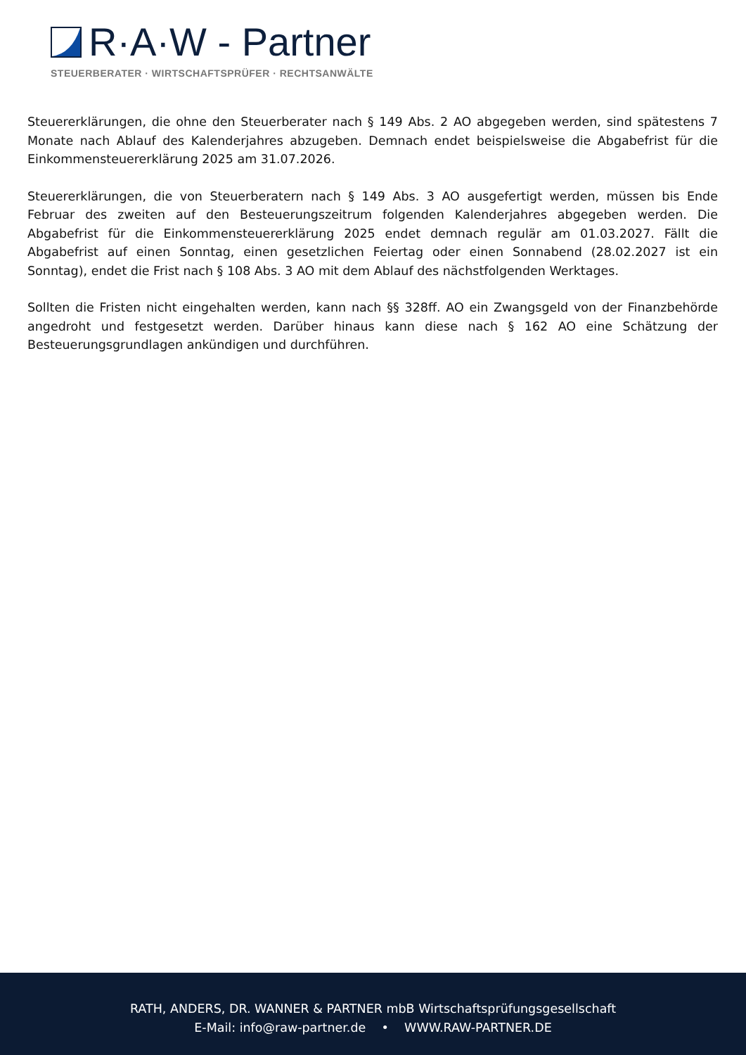R·A·W - Partner
STEUERBERATER · WIRTSCHAFTSPRÜFER · RECHTSANWÄLTE
Steuererklärungen, die ohne den Steuerberater nach § 149 Abs. 2 AO abgegeben werden, sind spätestens 7 Monate nach Ablauf des Kalenderjahres abzugeben. Demnach endet beispielsweise die Abgabefrist für die Einkommensteuererklärung 2025 am 31.07.2026.
Steuererklärungen, die von Steuerberatern nach § 149 Abs. 3 AO ausgefertigt werden, müssen bis Ende Februar des zweiten auf den Besteuerungszeitrum folgenden Kalenderjahres abgegeben werden. Die Abgabefrist für die Einkommensteuererklärung 2025 endet demnach regulär am 01.03.2027. Fällt die Abgabefrist auf einen Sonntag, einen gesetzlichen Feiertag oder einen Sonnabend (28.02.2027 ist ein Sonntag), endet die Frist nach § 108 Abs. 3 AO mit dem Ablauf des nächstfolgenden Werktages.
Sollten die Fristen nicht eingehalten werden, kann nach §§ 328ff. AO ein Zwangsgeld von der Finanzbehörde angedroht und festgesetzt werden. Darüber hinaus kann diese nach § 162 AO eine Schätzung der Besteuerungsgrundlagen ankündigen und durchführen.
RATH, ANDERS, DR. WANNER & PARTNER mbB Wirtschaftsprüfungsgesellschaft
E-Mail: info@raw-partner.de • WWW.RAW-PARTNER.DE